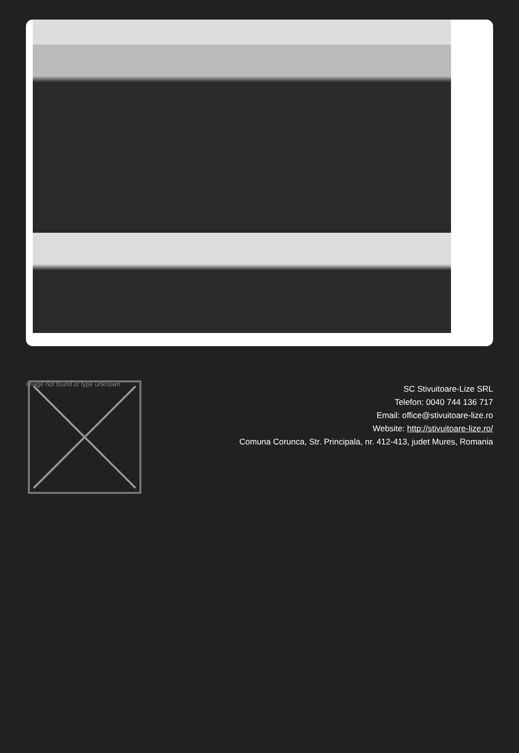Image not found or type unknown
SC Stivuitoare-Lize SRL
Telefon: 0040 744 136 717
Email: office@stivuitoare-lize.ro
Website: http://stivuitoare-lize.ro/
Comuna Corunca, Str. Principala, nr. 412-413, judet Mures, Romania